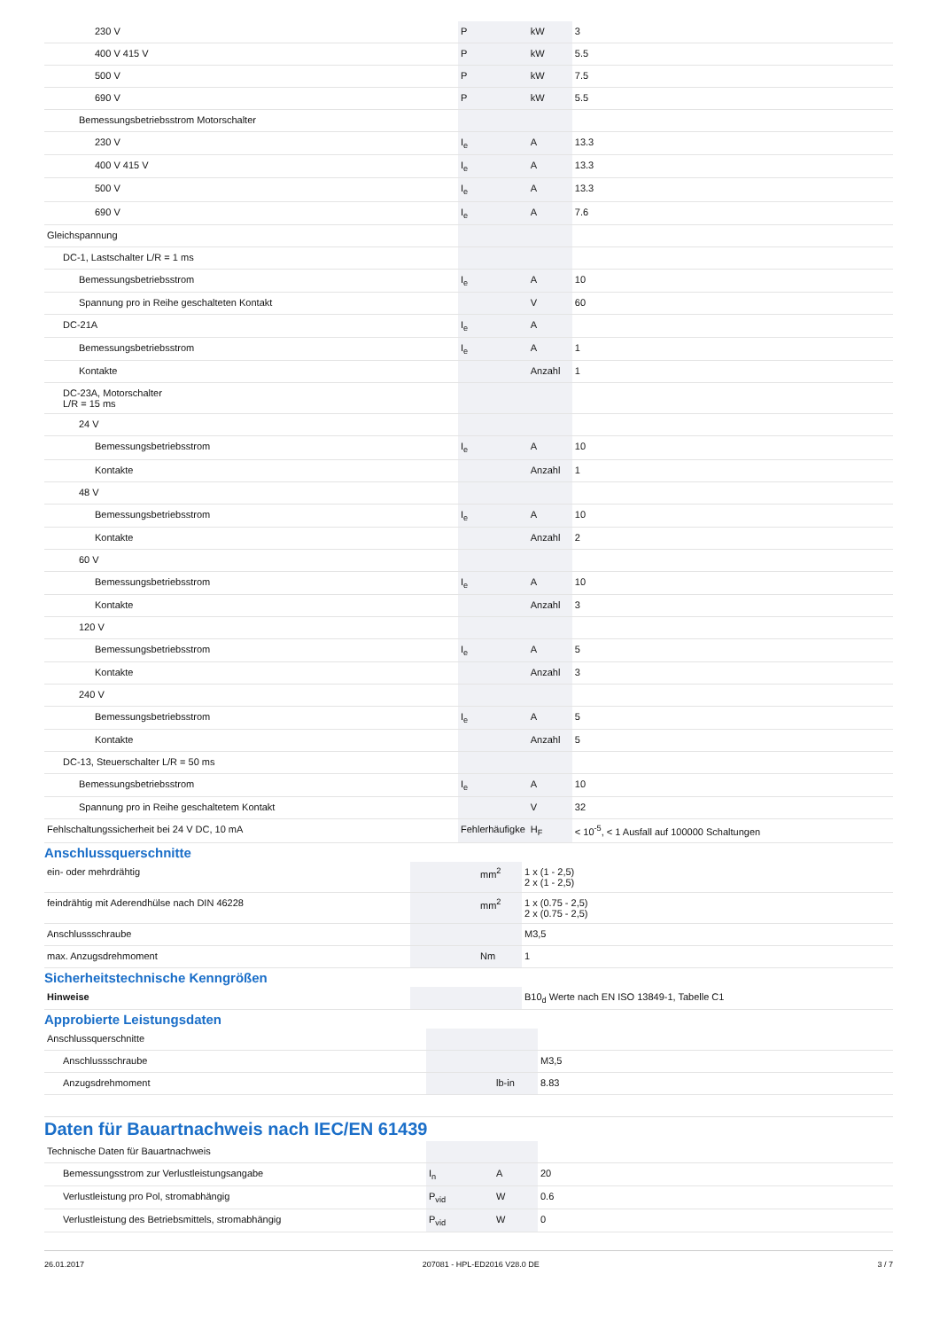| 230 V | P | kW | 3 |
| 400 V 415 V | P | kW | 5.5 |
| 500 V | P | kW | 7.5 |
| 690 V | P | kW | 5.5 |
| Bemessungsbetriebsstrom Motorschalter | | | |
| 230 V | I<sub>e</sub> | A | 13.3 |
| 400 V 415 V | I<sub>e</sub> | A | 13.3 |
| 500 V | I<sub>e</sub> | A | 13.3 |
| 690 V | I<sub>e</sub> | A | 7.6 |
| Gleichspannung | | | |
| DC-1, Lastschalter L/R = 1 ms | | | |
| Bemessungsbetriebsstrom | I<sub>e</sub> | A | 10 |
| Spannung pro in Reihe geschalteten Kontakt | | V | 60 |
| DC-21A | I<sub>e</sub> | A | |
| Bemessungsbetriebsstrom | I<sub>e</sub> | A | 1 |
| Kontakte | | Anzahl | 1 |
| DC-23A, Motorschalter L/R = 15 ms | | | |
| 24 V | | | |
| Bemessungsbetriebsstrom | I<sub>e</sub> | A | 10 |
| Kontakte | | Anzahl | 1 |
| 48 V | | | |
| Bemessungsbetriebsstrom | I<sub>e</sub> | A | 10 |
| Kontakte | | Anzahl | 2 |
| 60 V | | | |
| Bemessungsbetriebsstrom | I<sub>e</sub> | A | 10 |
| Kontakte | | Anzahl | 3 |
| 120 V | | | |
| Bemessungsbetriebsstrom | I<sub>e</sub> | A | 5 |
| Kontakte | | Anzahl | 3 |
| 240 V | | | |
| Bemessungsbetriebsstrom | I<sub>e</sub> | A | 5 |
| Kontakte | | Anzahl | 5 |
| DC-13, Steuerschalter L/R = 50 ms | | | |
| Bemessungsbetriebsstrom | I<sub>e</sub> | A | 10 |
| Spannung pro in Reihe geschaltetem Kontakt | | V | 32 |
| Fehlschaltungssicherheit bei 24 V DC, 10 mA | Fehlerhäufigke | H<sub>F</sub> | < 10<sup>-5</sup>, < 1 Ausfall auf 100000 Schaltungen |
Anschlussquerschnitte
| ein- oder mehrdrähtig | | mm<sup>2</sup> | 1 x (1 - 2,5) 2 x (1 - 2,5) |
| feindrähtig mit Aderendhülse nach DIN 46228 | | mm<sup>2</sup> | 1 x (0.75 - 2,5) 2 x (0.75 - 2,5) |
| Anschlussschraube | | | M3,5 |
| max. Anzugsdrehmoment | | Nm | 1 |
Sicherheitstechnische Kenngrößen
| Hinweise | | | B10<sub>d</sub> Werte nach EN ISO 13849-1, Tabelle C1 |
Approbierte Leistungsdaten
| Anschlussquerschnitte | | | |
| Anschlussschraube | | | M3,5 |
| Anzugsdrehmoment | | lb-in | 8.83 |
Daten für Bauartnachweis nach IEC/EN 61439
| Technische Daten für Bauartnachweis | | | |
| Bemessungsstrom zur Verlustleistungsangabe | I<sub>n</sub> | A | 20 |
| Verlustleistung pro Pol, stromabhängig | P<sub>vid</sub> | W | 0.6 |
| Verlustleistung des Betriebsmittels, stromabhängig | P<sub>vid</sub> | W | 0 |
26.01.2017 207081 - HPL-ED2016 V28.0 DE 3 / 7